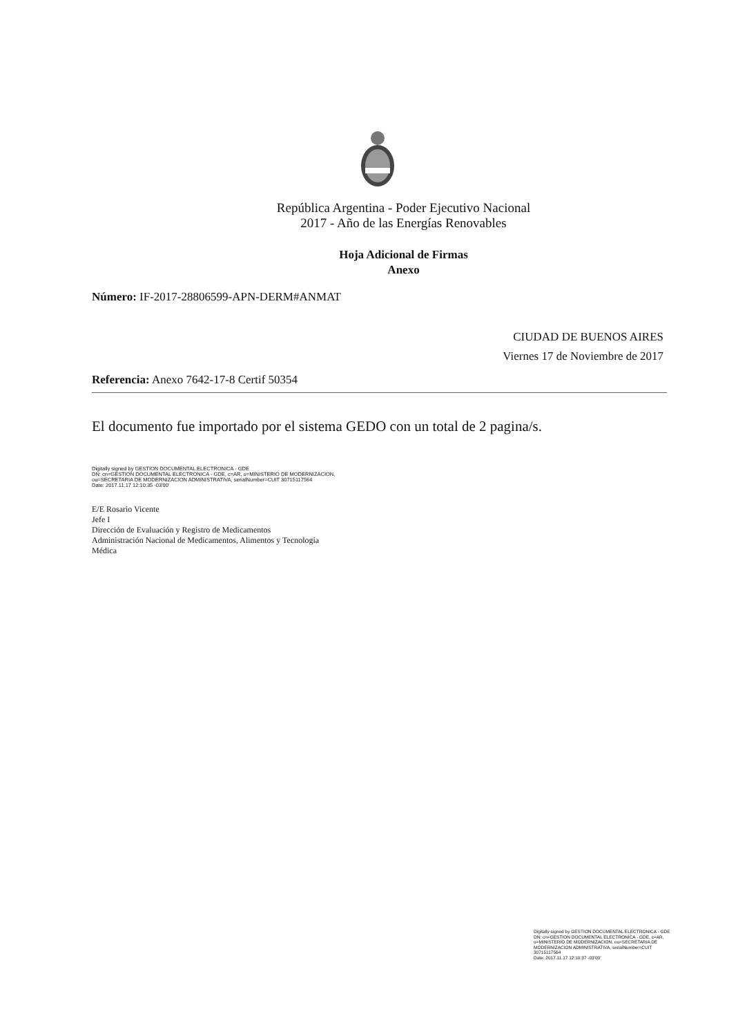República Argentina - Poder Ejecutivo Nacional
2017 - Año de las Energías Renovables
Hoja Adicional de Firmas
Anexo
Número: IF-2017-28806599-APN-DERM#ANMAT
CIUDAD DE BUENOS AIRES
Viernes 17 de Noviembre de 2017
Referencia: Anexo 7642-17-8 Certif 50354
El documento fue importado por el sistema GEDO con un total de 2 pagina/s.
Digitally signed by GESTION DOCUMENTAL ELECTRONICA - GDE
DN: cn=GESTION DOCUMENTAL ELECTRONICA - GDE, c=AR, o=MINISTERIO DE MODERNIZACION,
ou=SECRETARIA DE MODERNIZACION ADMINISTRATIVA, serialNumber=CUIT 30715117564
Date: 2017.11.17 12:10:35 -03'00'
E/E Rosario Vicente
Jefe I
Dirección de Evaluación y Registro de Medicamentos
Administración Nacional de Medicamentos, Alimentos y Tecnología
Médica
Digitally signed by GESTION DOCUMENTAL ELECTRONICA - GDE
DN: cn=GESTION DOCUMENTAL ELECTRONICA - GDE, c=AR, o=MINISTERIO DE MODERNIZACION, ou=SECRETARIA DE MODERNIZACION ADMINISTRATIVA, serialNumber=CUIT 30715117564
Date: 2017.11.17 12:10:37 -03'00'